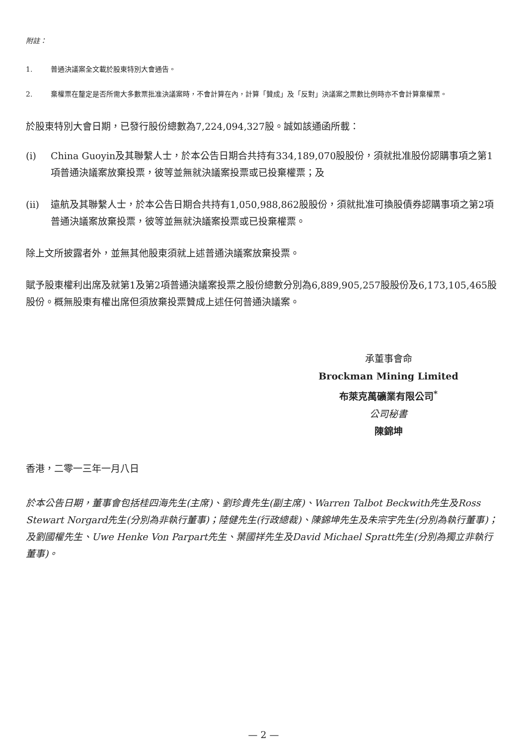附註：
1. 普通決議案全文載於股東特別大會通告。
2. 棄權票在釐定是否所需大多數票批准決議案時，不會計算在內，計算「贊成」及「反對」決議案之票數比例時亦不會計算棄權票。
於股東特別大會日期，已發行股份總數為7,224,094,327股。誠如該通函所載：
(i) China Guoyin及其聯繫人士，於本公告日期合共持有334,189,070股股份，須就批准股份認購事項之第1項普通決議案放棄投票，彼等並無就決議案投票或已投棄權票；及
(ii) 遠航及其聯繫人士，於本公告日期合共持有1,050,988,862股股份，須就批准可換股債券認購事項之第2項普通決議案放棄投票，彼等並無就決議案投票或已投棄權票。
除上文所披露者外，並無其他股東須就上述普通決議案放棄投票。
賦予股東權利出席及就第1及第2項普通決議案投票之股份總數分別為6,889,905,257股股份及6,173,105,465股股份。概無股東有權出席但須放棄投票贊成上述任何普通決議案。
承董事會命
Brockman Mining Limited
布萊克萬礦業有限公司<sup>*</sup>
公司秘書
陳錦坤
香港，二零一三年一月八日
於本公告日期，董事會包括桂四海先生(主席)、劉珍貴先生(副主席)、Warren Talbot Beckwith先生及Ross Stewart Norgard先生(分別為非執行董事)；陸健先生(行政總裁)、陳錦坤先生及朱宗宇先生(分別為執行董事)；及劉國權先生、Uwe Henke Von Parpart先生、葉國祥先生及David Michael Spratt先生(分別為獨立非執行董事)。
— 2 —